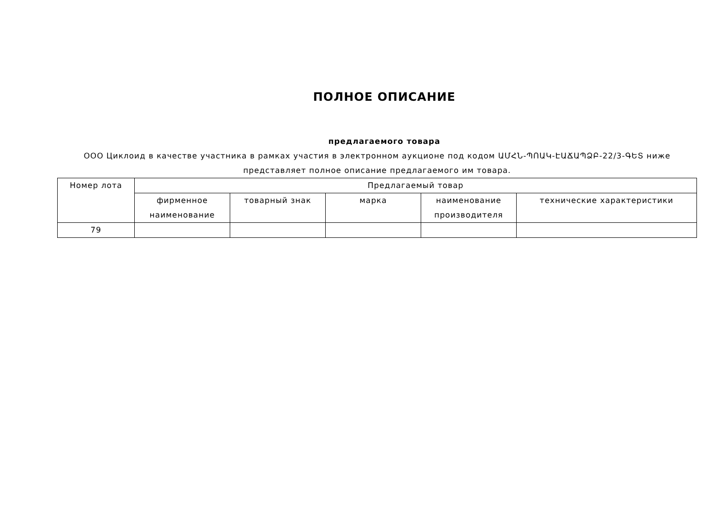ПОЛНОЕ ОПИСАНИЕ
предлагаемого товара
ООО Циклоид в качестве участника в рамках участия в электронном аукционе под кодом ԱՄՀՆ-ՊՈԱԿ-ԷԱՃԱՊՁԲ-22/3-ԳԵՏ ниже представляет полное описание предлагаемого им товара.
| Номер лота | Предлагаемый товар | | | | |
| --- | --- | --- | --- | --- | --- |
| | фирменное наименование | товарный знак | марка | наименование производителя | технические характеристики |
| 79 | | | | | |